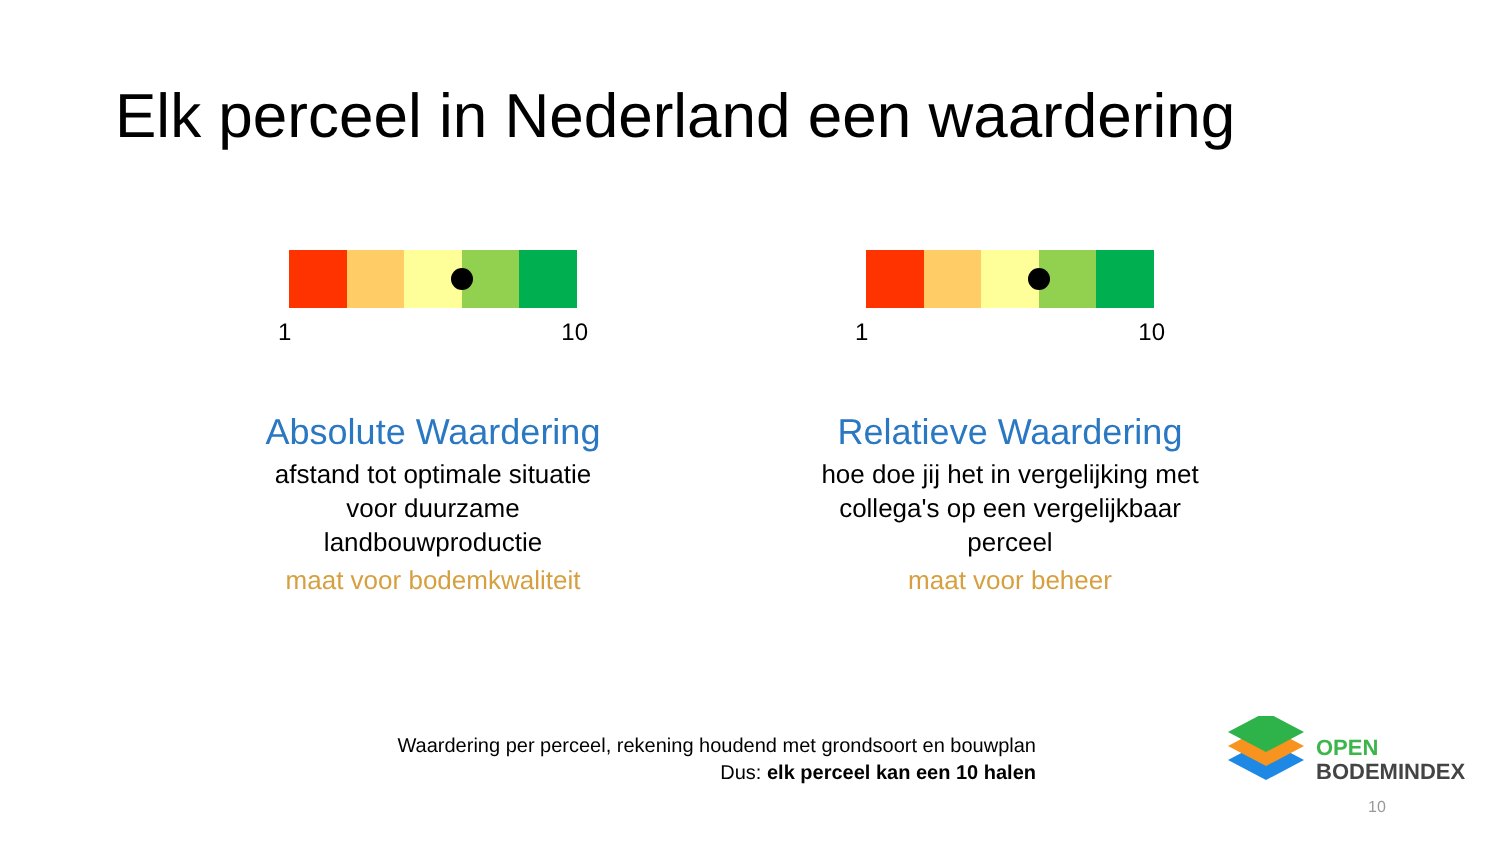Elk perceel in Nederland een waardering
1 10
Absolute Waardering
afstand tot optimale situatie
voor duurzame
landbouwproductie
maat voor bodemkwaliteit
1 10
Relatieve Waardering
hoe doe jij het in vergelijking met
collega's op een vergelijkbaar
perceel
maat voor beheer
Waardering per perceel, rekening houdend met grondsoort en bouwplan
Dus: elk perceel kan een 10 halen
OPEN
BODEMINDEX
10